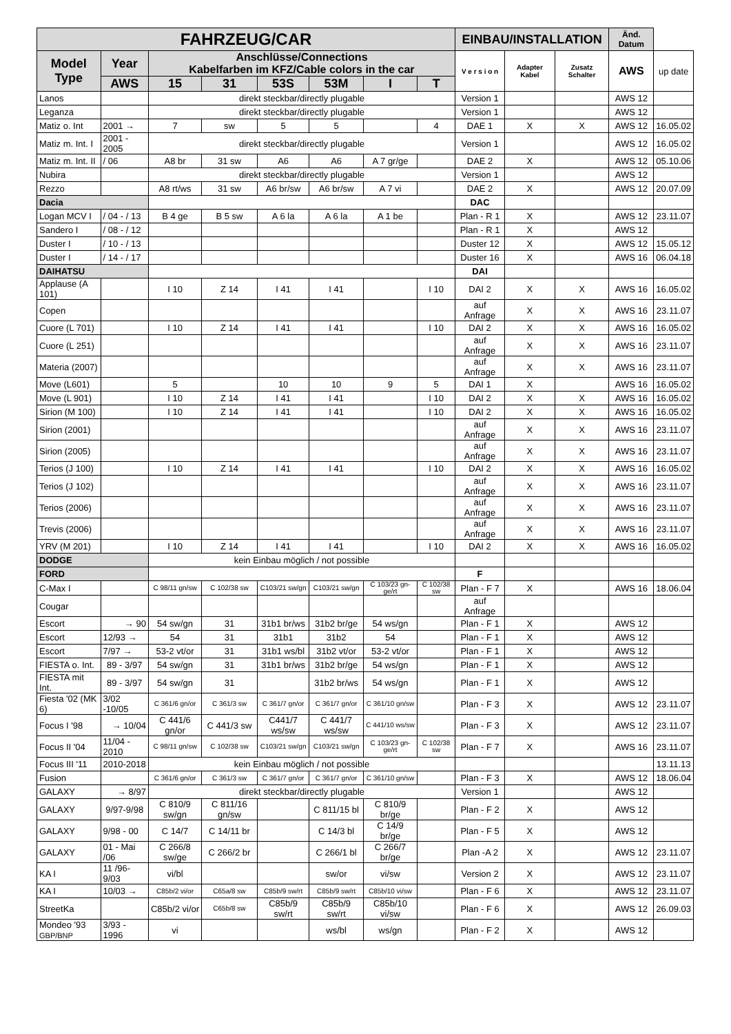| FAHRZEUG/CAR | | | | | | | | EINBAU/INSTALLATION | | | Änd. Datum | |
| --- | --- | --- | --- | --- | --- | --- | --- | --- | --- | --- | --- | --- |
| Model Type | Year | Anschlüsse/Connections Kabelfarben im KFZ/Cable colors in the car | | | | | | V e r s i o n | Adapter Kabel | Zusatz Schalter | AWS | up date |
| | AWS | 15 | 31 | 53S | 53M | I | T | | | | | |
| Lanos | | direkt steckbar/directly plugable | | | | | | Version 1 | | | AWS 12 | |
| Leganza | | direkt steckbar/directly plugable | | | | | | Version 1 | | | AWS 12 | |
| Matiz o. Int | 2001 → | 7 | sw | 5 | 5 | | 4 | DAE 1 | X | X | AWS 12 | 16.05.02 |
| Matiz m. Int. I | 2001 - 2005 | direkt steckbar/directly plugable | | | | | | Version 1 | | | AWS 12 | 16.05.02 |
| Matiz m. Int. II | / 06 | A8 br | 31 sw | A6 | A6 | A 7 gr/ge | | DAE 2 | X | | AWS 12 | 05.10.06 |
| Nubira | | direkt steckbar/directly plugable | | | | | | Version 1 | | | AWS 12 | |
| Rezzo | | A8 rt/ws | 31 sw | A6 br/sw | A6 br/sw | A 7 vi | | DAE 2 | X | | AWS 12 | 20.07.09 |
| Dacia | | | | | | | | DAC | | | | |
| Logan MCV I | / 04 - / 13 | B 4 ge | B 5 sw | A 6 la | A 6 la | A 1 be | | Plan - R 1 | X | | AWS 12 | 23.11.07 |
| Sandero I | / 08 - / 12 | | | | | | | Plan - R 1 | X | | AWS 12 | |
| Duster I | / 10 - / 13 | | | | | | | Duster 12 | X | | AWS 12 | 15.05.12 |
| Duster I | / 14 - / 17 | | | | | | | Duster 16 | X | | AWS 16 | 06.04.18 |
| DAIHATSU | | | | | | | | DAI | | | | |
| Applause (A 101) | | I 10 | Z 14 | I 41 | I 41 | | I 10 | DAI 2 | X | X | AWS 16 | 16.05.02 |
| Copen | | | | | | | | auf Anfrage | X | X | AWS 16 | 23.11.07 |
| Cuore (L 701) | | I 10 | Z 14 | I 41 | I 41 | | I 10 | DAI 2 | X | X | AWS 16 | 16.05.02 |
| Cuore (L 251) | | | | | | | | auf Anfrage | X | X | AWS 16 | 23.11.07 |
| Materia (2007) | | | | | | | | auf Anfrage | X | X | AWS 16 | 23.11.07 |
| Move (L601) | | 5 | | 10 | 10 | 9 | 5 | DAI 1 | X | | AWS 16 | 16.05.02 |
| Move (L 901) | | I 10 | Z 14 | I 41 | I 41 | | I 10 | DAI 2 | X | X | AWS 16 | 16.05.02 |
| Sirion (M 100) | | I 10 | Z 14 | I 41 | I 41 | | I 10 | DAI 2 | X | X | AWS 16 | 16.05.02 |
| Sirion (2001) | | | | | | | | auf Anfrage | X | X | AWS 16 | 23.11.07 |
| Sirion (2005) | | | | | | | | auf Anfrage | X | X | AWS 16 | 23.11.07 |
| Terios (J 100) | | I 10 | Z 14 | I 41 | I 41 | | I 10 | DAI 2 | X | X | AWS 16 | 16.05.02 |
| Terios (J 102) | | | | | | | | auf Anfrage | X | X | AWS 16 | 23.11.07 |
| Terios (2006) | | | | | | | | auf Anfrage | X | X | AWS 16 | 23.11.07 |
| Trevis (2006) | | | | | | | | auf Anfrage | X | X | AWS 16 | 23.11.07 |
| YRV (M 201) | | I 10 | Z 14 | I 41 | I 41 | | I 10 | DAI 2 | X | X | AWS 16 | 16.05.02 |
| DODGE | | kein Einbau möglich / not possible | | | | | | | | | | |
| FORD | | | | | | | | F | | | | |
| C-Max I | | C 98/11 gn/sw | C 102/38 sw | C103/21 sw/gn | C103/21 sw/gn | C 103/23 gn-ge/rt | C 102/38 sw | Plan - F 7 | X | | AWS 16 | 18.06.04 |
| Cougar | | | | | | | | auf Anfrage | | | | |
| Escort | → 90 | 54 sw/gn | 31 | 31b1 br/ws | 31b2 br/ge | 54 ws/gn | | Plan - F 1 | X | | AWS 12 | |
| Escort | 12/93 → | 54 | 31 | 31b1 | 31b2 | 54 | | Plan - F 1 | X | | AWS 12 | |
| Escort | 7/97 → | 53-2 vt/or | 31 | 31b1 ws/bl | 31b2 vt/or | 53-2 vt/or | | Plan - F 1 | X | | AWS 12 | |
| FIESTA o. Int. | 89 - 3/97 | 54 sw/gn | 31 | 31b1 br/ws | 31b2 br/ge | 54 ws/gn | | Plan - F 1 | X | | AWS 12 | |
| FIESTA mit Int. | 89 - 3/97 | 54 sw/gn | 31 | | 31b2 br/ws | 54 ws/gn | | Plan - F 1 | X | | AWS 12 | |
| Fiesta '02 (MK 6) | 3/02 -10/05 | C 361/6 gn/or | C 361/3 sw | C 361/7 gn/or | C 361/7 gn/or | C 361/10 gn/sw | | Plan - F 3 | X | | AWS 12 | 23.11.07 |
| Focus I '98 | → 10/04 | C 441/6 gn/or | C 441/3 sw | C441/7 ws/sw | C 441/7 ws/sw | C 441/10 ws/sw | | Plan - F 3 | X | | AWS 12 | 23.11.07 |
| Focus II '04 | 11/04 - 2010 | C 98/11 gn/sw | C 102/38 sw | C103/21 sw/gn | C103/21 sw/gn | C 103/23 gn-ge/rt | C 102/38 sw | Plan - F 7 | X | | AWS 16 | 23.11.07 |
| Focus III '11 | 2010-2018 | kein Einbau möglich / not possible | | | | | | | | | | 13.11.13 |
| Fusion | | C 361/6 gn/or | C 361/3 sw | C 361/7 gn/or | C 361/7 gn/or | C 361/10 gn/sw | | Plan - F 3 | X | | AWS 12 | 18.06.04 |
| GALAXY | → 8/97 | direkt steckbar/directly plugable | | | | | | Version 1 | | | AWS 12 | |
| GALAXY | 9/97-9/98 | C 810/9 sw/gn | C 811/16 gn/sw | | C 811/15 bl | C 810/9 br/ge | | Plan - F 2 | X | | AWS 12 | |
| GALAXY | 9/98 - 00 | C 14/7 | C 14/11 br | | C 14/3 bl | C 14/9 br/ge | | Plan - F 5 | X | | AWS 12 | |
| GALAXY | 01 - Mai /06 | C 266/8 sw/ge | C 266/2 br | | C 266/1 bl | C 266/7 br/ge | | Plan -A 2 | X | | AWS 12 | 23.11.07 |
| KA I | 11 /96-9/03 | vi/bl | | | sw/or | vi/sw | | Version 2 | X | | AWS 12 | 23.11.07 |
| KA I | 10/03 → | C85b/2 vi/or | C65a/8 sw | C85b/9 sw/rt | C85b/9 sw/rt | C85b/10 vi/sw | | Plan - F 6 | X | | AWS 12 | 23.11.07 |
| StreetKa | | C85b/2 vi/or | C65b/8 sw | C85b/9 sw/rt | C85b/9 sw/rt | C85b/10 vi/sw | | Plan - F 6 | X | | AWS 12 | 26.09.03 |
| Mondeo '93 GBP/BNP | 3/93 - 1996 | vi | | | ws/bl | ws/gn | | Plan - F 2 | X | | AWS 12 | |